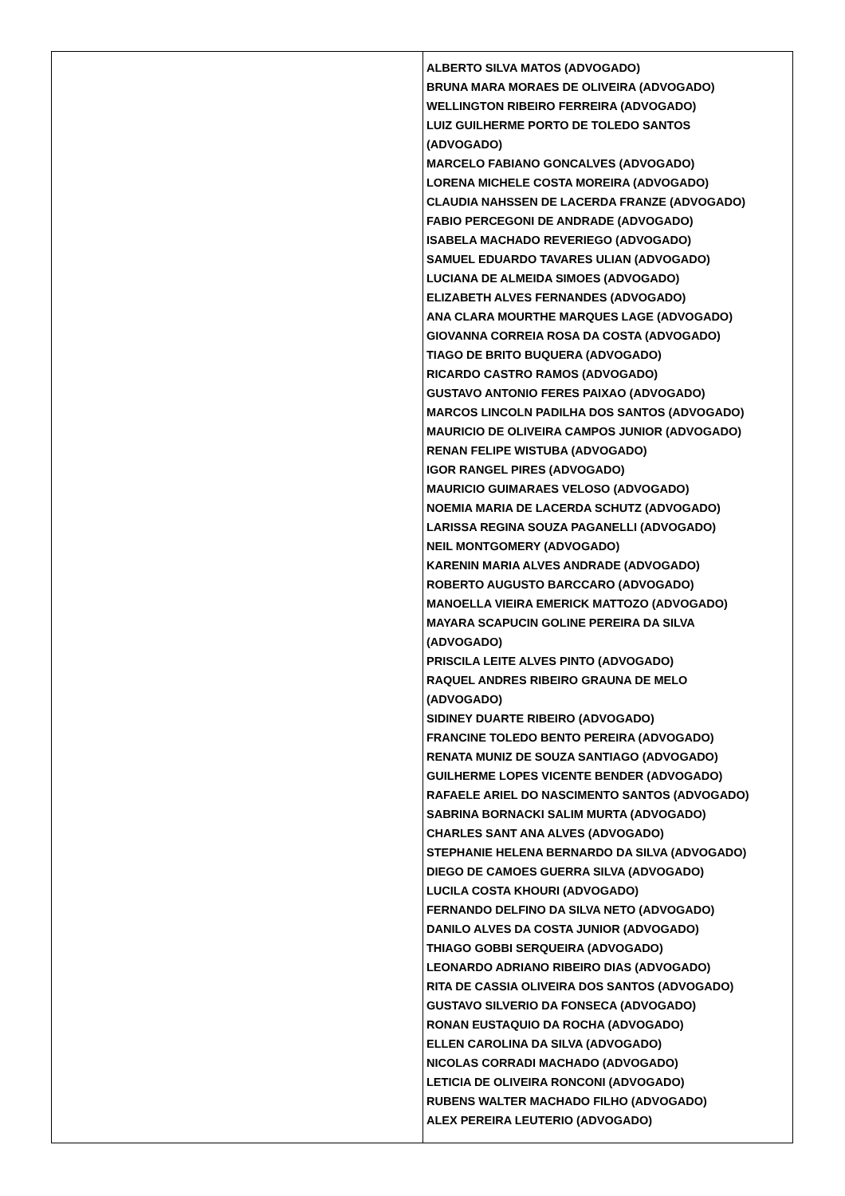| | ALBERTO SILVA MATOS (ADVOGADO) BRUNA MARA MORAES DE OLIVEIRA (ADVOGADO) WELLINGTON RIBEIRO FERREIRA (ADVOGADO) LUIZ GUILHERME PORTO DE TOLEDO SANTOS (ADVOGADO) MARCELO FABIANO GONCALVES (ADVOGADO) LORENA MICHELE COSTA MOREIRA (ADVOGADO) CLAUDIA NAHSSEN DE LACERDA FRANZE (ADVOGADO) FABIO PERCEGONI DE ANDRADE (ADVOGADO) ISABELA MACHADO REVERIEGO (ADVOGADO) SAMUEL EDUARDO TAVARES ULIAN (ADVOGADO) LUCIANA DE ALMEIDA SIMOES (ADVOGADO) ELIZABETH ALVES FERNANDES (ADVOGADO) ANA CLARA MOURTHE MARQUES LAGE (ADVOGADO) GIOVANNA CORREIA ROSA DA COSTA (ADVOGADO) TIAGO DE BRITO BUQUERA (ADVOGADO) RICARDO CASTRO RAMOS (ADVOGADO) GUSTAVO ANTONIO FERES PAIXAO (ADVOGADO) MARCOS LINCOLN PADILHA DOS SANTOS (ADVOGADO) MAURICIO DE OLIVEIRA CAMPOS JUNIOR (ADVOGADO) RENAN FELIPE WISTUBA (ADVOGADO) IGOR RANGEL PIRES (ADVOGADO) MAURICIO GUIMARAES VELOSO (ADVOGADO) NOEMIA MARIA DE LACERDA SCHUTZ (ADVOGADO) LARISSA REGINA SOUZA PAGANELLI (ADVOGADO) NEIL MONTGOMERY (ADVOGADO) KARENIN MARIA ALVES ANDRADE (ADVOGADO) ROBERTO AUGUSTO BARCCARO (ADVOGADO) MANOELLA VIEIRA EMERICK MATTOZO (ADVOGADO) MAYARA SCAPUCIN GOLINE PEREIRA DA SILVA (ADVOGADO) PRISCILA LEITE ALVES PINTO (ADVOGADO) RAQUEL ANDRES RIBEIRO GRAUNA DE MELO (ADVOGADO) SIDINEY DUARTE RIBEIRO (ADVOGADO) FRANCINE TOLEDO BENTO PEREIRA (ADVOGADO) RENATA MUNIZ DE SOUZA SANTIAGO (ADVOGADO) GUILHERME LOPES VICENTE BENDER (ADVOGADO) RAFAELE ARIEL DO NASCIMENTO SANTOS (ADVOGADO) SABRINA BORNACKI SALIM MURTA (ADVOGADO) CHARLES SANT ANA ALVES (ADVOGADO) STEPHANIE HELENA BERNARDO DA SILVA (ADVOGADO) DIEGO DE CAMOES GUERRA SILVA (ADVOGADO) LUCILA COSTA KHOURI (ADVOGADO) FERNANDO DELFINO DA SILVA NETO (ADVOGADO) DANILO ALVES DA COSTA JUNIOR (ADVOGADO) THIAGO GOBBI SERQUEIRA (ADVOGADO) LEONARDO ADRIANO RIBEIRO DIAS (ADVOGADO) RITA DE CASSIA OLIVEIRA DOS SANTOS (ADVOGADO) GUSTAVO SILVERIO DA FONSECA (ADVOGADO) RONAN EUSTAQUIO DA ROCHA (ADVOGADO) ELLEN CAROLINA DA SILVA (ADVOGADO) NICOLAS CORRADI MACHADO (ADVOGADO) LETICIA DE OLIVEIRA RONCONI (ADVOGADO) RUBENS WALTER MACHADO FILHO (ADVOGADO) ALEX PEREIRA LEUTERIO (ADVOGADO) |